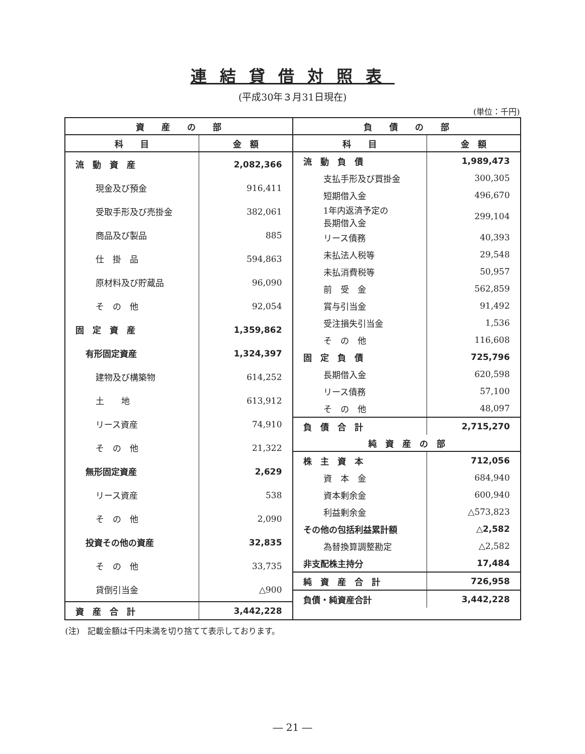連結貸借対照表
(平成30年３月31日現在)
(単位：千円)
| 資 産 の 部 | |
| --- | --- |
| 科 目 | 金 額 |
| 流 動 資 産 | 2,082,366 |
| 現金及び預金 | 916,411 |
| 受取手形及び売掛金 | 382,061 |
| 商品及び製品 | 885 |
| 仕 掛 品 | 594,863 |
| 原材料及び貯蔵品 | 96,090 |
| そ の 他 | 92,054 |
| 固 定 資 産 | 1,359,862 |
| 有形固定資産 | 1,324,397 |
| 建物及び構築物 | 614,252 |
| 土 地 | 613,912 |
| リース資産 | 74,910 |
| そ の 他 | 21,322 |
| 無形固定資産 | 2,629 |
| リース資産 | 538 |
| そ の 他 | 2,090 |
| 投資その他の資産 | 32,835 |
| そ の 他 | 33,735 |
| 貸倒引当金 | △900 |
| 資 産 合 計 | 3,442,228 |
| 負 債 の 部 | |
| --- | --- |
| 科 目 | 金 額 |
| 流 動 負 債 | 1,989,473 |
| 支払手形及び買掛金 | 300,305 |
| 短期借入金 | 496,670 |
| 1年内返済予定の 長期借入金 | 299,104 |
| リース債務 | 40,393 |
| 未払法人税等 | 29,548 |
| 未払消費税等 | 50,957 |
| 前 受 金 | 562,859 |
| 賞与引当金 | 91,492 |
| 受注損失引当金 | 1,536 |
| そ の 他 | 116,608 |
| 固 定 負 債 | 725,796 |
| 長期借入金 | 620,598 |
| リース債務 | 57,100 |
| そ の 他 | 48,097 |
| 負 債 合 計 | 2,715,270 |
| 純 資 産 の 部 | |
| 株 主 資 本 | 712,056 |
| 資 本 金 | 684,940 |
| 資本剰余金 | 600,940 |
| 利益剰余金 | △573,823 |
| その他の包括利益累計額 | △2,582 |
| 為替換算調整勘定 | △2,582 |
| 非支配株主持分 | 17,484 |
| 純 資 産 合 計 | 726,958 |
| 負債・純資産合計 | 3,442,228 |
(注)　記載金額は千円未満を切り捨てて表示しております。
― 21 ―